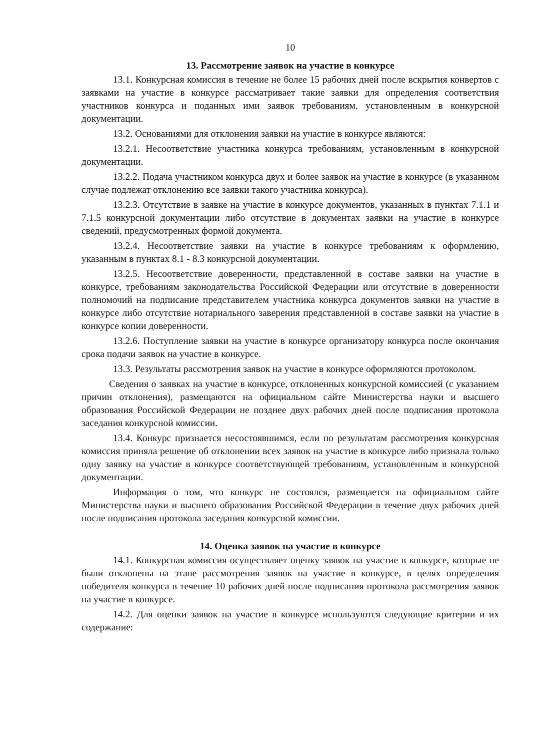10
13. Рассмотрение заявок на участие в конкурсе
13.1. Конкурсная комиссия в течение не более 15 рабочих дней после вскрытия конвертов с заявками на участие в конкурсе рассматривает такие заявки для определения соответствия участников конкурса и поданных ими заявок требованиям, установленным в конкурсной документации.
13.2. Основаниями для отклонения заявки на участие в конкурсе являются:
13.2.1. Несоответствие участника конкурса требованиям, установленным в конкурсной документации.
13.2.2. Подача участником конкурса двух и более заявок на участие в конкурсе (в указанном случае подлежат отклонению все заявки такого участника конкурса).
13.2.3. Отсутствие в заявке на участие в конкурсе документов, указанных в пунктах 7.1.1 и 7.1.5 конкурсной документации либо отсутствие в документах заявки на участие в конкурсе сведений, предусмотренных формой документа.
13.2.4. Несоответствие заявки на участие в конкурсе требованиям к оформлению, указанным в пунктах 8.1 - 8.3 конкурсной документации.
13.2.5. Несоответствие доверенности, представленной в составе заявки на участие в конкурсе, требованиям законодательства Российской Федерации или отсутствие в доверенности полномочий на подписание представителем участника конкурса документов заявки на участие в конкурсе либо отсутствие нотариального заверения представленной в составе заявки на участие в конкурсе копии доверенности.
13.2.6. Поступление заявки на участие в конкурсе организатору конкурса после окончания срока подачи заявок на участие в конкурсе.
13.3. Результаты рассмотрения заявок на участие в конкурсе оформляются протоколом.
Сведения о заявках на участие в конкурсе, отклоненных конкурсной комиссией (с указанием причин отклонения), размещаются на официальном сайте Министерства науки и высшего образования Российской Федерации не позднее двух рабочих дней после подписания протокола заседания конкурсной комиссии.
13.4. Конкурс признается несостоявшимся, если по результатам рассмотрения конкурсная комиссия приняла решение об отклонении всех заявок на участие в конкурсе либо признала только одну заявку на участие в конкурсе соответствующей требованиям, установленным в конкурсной документации.
Информация о том, что конкурс не состоялся, размещается на официальном сайте Министерства науки и высшего образования Российской Федерации в течение двух рабочих дней после подписания протокола заседания конкурсной комиссии.
14. Оценка заявок на участие в конкурсе
14.1. Конкурсная комиссия осуществляет оценку заявок на участие в конкурсе, которые не были отклонены на этапе рассмотрения заявок на участие в конкурсе, в целях определения победителя конкурса в течение 10 рабочих дней после подписания протокола рассмотрения заявок на участие в конкурсе.
14.2. Для оценки заявок на участие в конкурсе используются следующие критерии и их содержание: